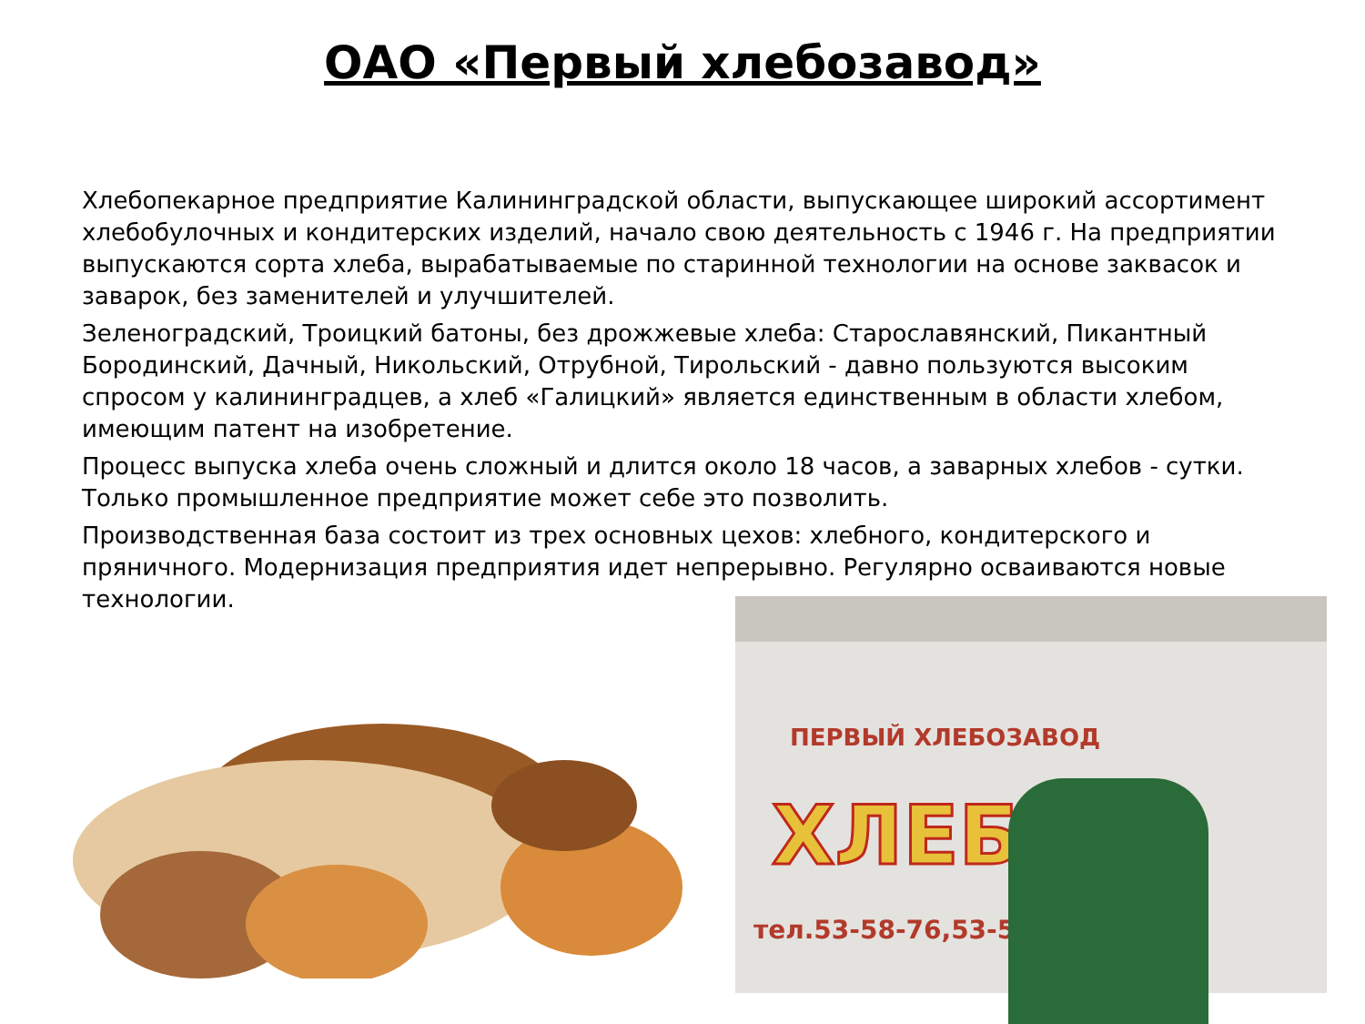ОАО «Первый хлебозавод»
Хлебопекарное предприятие Калининградской области, выпускающее широкий ассортимент хлебобулочных и кондитерских изделий, начало свою деятельность с 1946 г. На предприятии выпускаются сорта хлеба, вырабатываемые по старинной технологии на основе заквасок и заварок, без заменителей и улучшителей.
Зеленоградский, Троицкий батоны, без дрожжевые хлеба: Старославянский, Пикантный Бородинский, Дачный, Никольский, Отрубной, Тирольский - давно пользуются высоким спросом у калининградцев, а хлеб «Галицкий» является единственным в области хлебом, имеющим патент на изобретение.
Процесс выпуска хлеба очень сложный и длится около 18 часов, а заварных хлебов - сутки. Только промышленное предприятие может себе это позволить.
Производственная база состоит из трех основных цехов: хлебного, кондитерского и пряничного. Модернизация предприятия идет непрерывно. Регулярно осваиваются новые технологии.
ПЕРВЫЙ ХЛЕБОЗАВОД
ХЛЕБ
тел.53-58-76,53-5